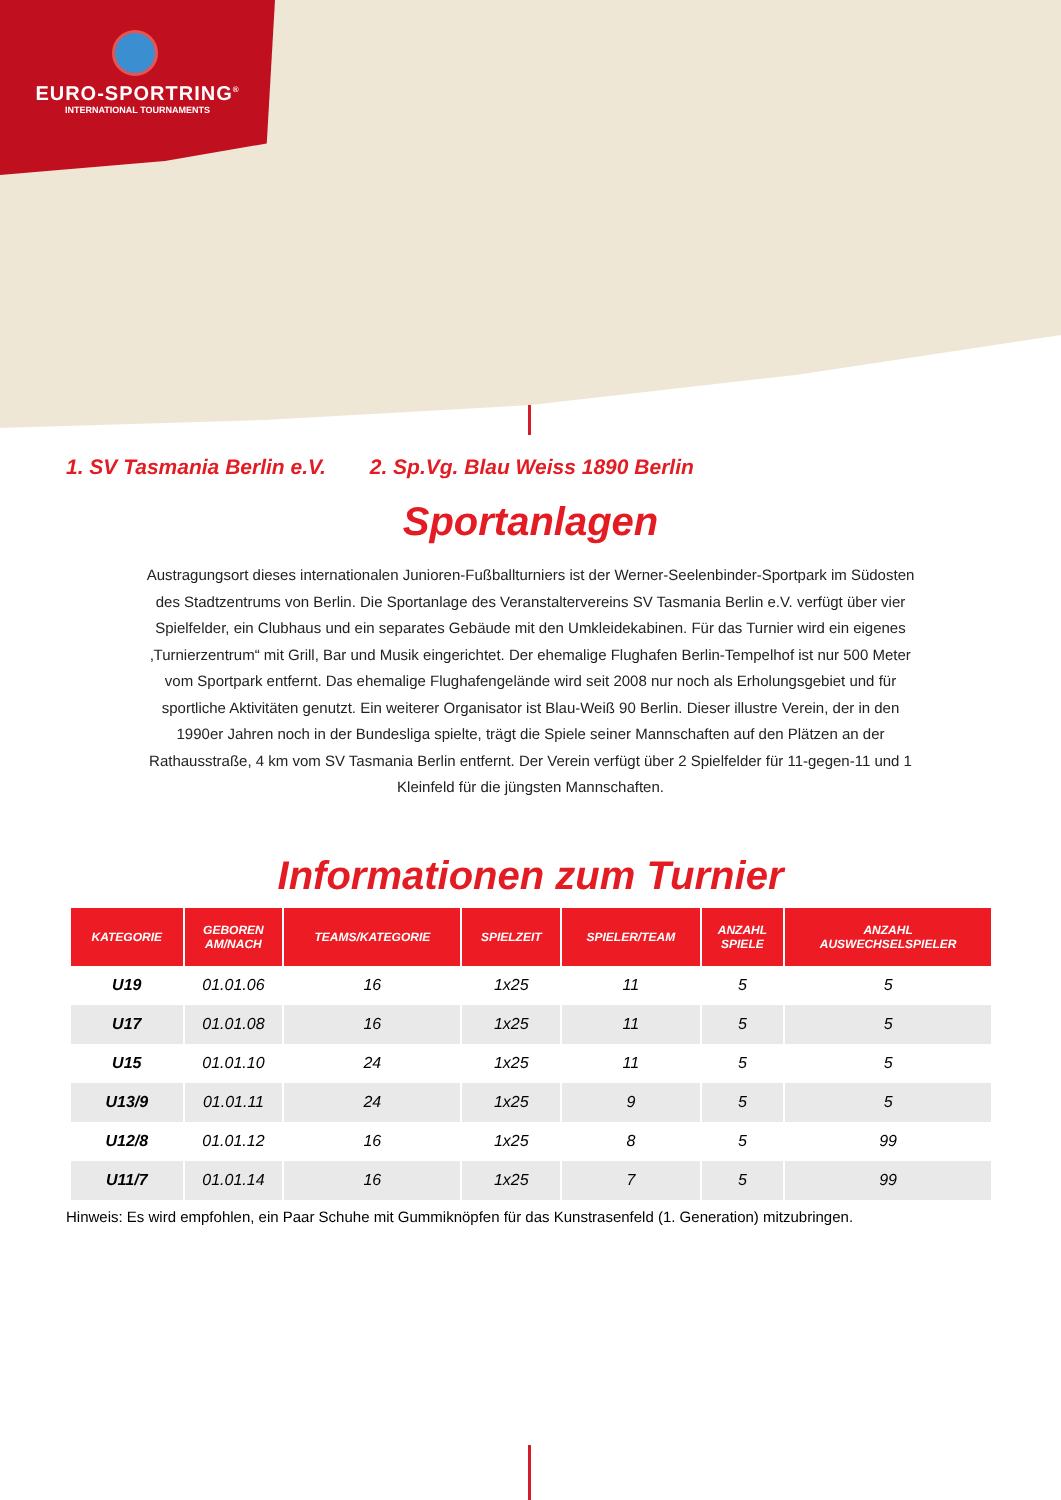EURO-SPORTRING<sup>®</sup>
INTERNATIONAL TOURNAMENTS
1. SV Tasmania Berlin e.V. 2. Sp.Vg. Blau Weiss 1890 Berlin
Sportanlagen
Austragungsort dieses internationalen Junioren-Fußballturniers ist der Werner-Seelenbinder-Sportpark im Südosten des Stadtzentrums von Berlin. Die Sportanlage des Veranstaltervereins SV Tasmania Berlin e.V. verfügt über vier Spielfelder, ein Clubhaus und ein separates Gebäude mit den Umkleidekabinen. Für das Turnier wird ein eigenes ‚Turnierzentrum“ mit Grill, Bar und Musik eingerichtet. Der ehemalige Flughafen Berlin-Tempelhof ist nur 500 Meter vom Sportpark entfernt. Das ehemalige Flughafengelände wird seit 2008 nur noch als Erholungsgebiet und für sportliche Aktivitäten genutzt. Ein weiterer Organisator ist Blau-Weiß 90 Berlin. Dieser illustre Verein, der in den 1990er Jahren noch in der Bundesliga spielte, trägt die Spiele seiner Mannschaften auf den Plätzen an der Rathausstraße, 4 km vom SV Tasmania Berlin entfernt. Der Verein verfügt über 2 Spielfelder für 11-gegen-11 und 1 Kleinfeld für die jüngsten Mannschaften.
Informationen zum Turnier
| KATEGORIE | GEBOREN AM/NACH | TEAMS/KATEGORIE | SPIELZEIT | SPIELER/TEAM | ANZAHL SPIELE | ANZAHL AUSWECHSELSPIELER |
| --- | --- | --- | --- | --- | --- | --- |
| U19 | 01.01.06 | 16 | 1x25 | 11 | 5 | 5 |
| U17 | 01.01.08 | 16 | 1x25 | 11 | 5 | 5 |
| U15 | 01.01.10 | 24 | 1x25 | 11 | 5 | 5 |
| U13/9 | 01.01.11 | 24 | 1x25 | 9 | 5 | 5 |
| U12/8 | 01.01.12 | 16 | 1x25 | 8 | 5 | 99 |
| U11/7 | 01.01.14 | 16 | 1x25 | 7 | 5 | 99 |
Hinweis: Es wird empfohlen, ein Paar Schuhe mit Gummiknöpfen für das Kunstrasenfeld (1. Generation) mitzubringen.